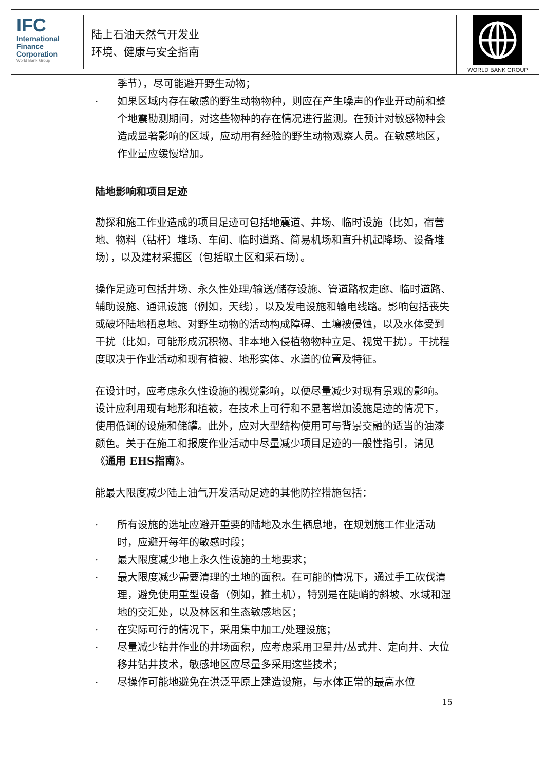IFC
International
Finance
Corporation
World Bank Group
陆上石油天然气开发业
环境、健康与安全指南
WORLD BANK GROUP
季节），尽可能避开野生动物；
· 如果区域内存在敏感的野生动物物种，则应在产生噪声的作业开动前和整个地震勘测期间，对这些物种的存在情况进行监测。在预计对敏感物种会造成显著影响的区域，应动用有经验的野生动物观察人员。在敏感地区，作业量应缓慢增加。
陆地影响和项目足迹
勘探和施工作业造成的项目足迹可包括地震道、井场、临时设施（比如，宿营地、物料（钻杆）堆场、车间、临时道路、简易机场和直升机起降场、设备堆场），以及建材采掘区（包括取土区和采石场）。
操作足迹可包括井场、永久性处理/输送/储存设施、管道路权走廊、临时道路、辅助设施、通讯设施（例如，天线），以及发电设施和输电线路。影响包括丧失或破坏陆地栖息地、对野生动物的活动构成障碍、土壤被侵蚀，以及水体受到干扰（比如，可能形成沉积物、非本地入侵植物物种立足、视觉干扰）。干扰程度取决于作业活动和现有植被、地形实体、水道的位置及特征。
在设计时，应考虑永久性设施的视觉影响，以便尽量减少对现有景观的影响。设计应利用现有地形和植被，在技术上可行和不显著增加设施足迹的情况下，使用低调的设施和储罐。此外，应对大型结构使用可与背景交融的适当的油漆颜色。关于在施工和报废作业活动中尽量减少项目足迹的一般性指引，请见《通用 EHS指南》。
能最大限度减少陆上油气开发活动足迹的其他防控措施包括：
· 所有设施的选址应避开重要的陆地及水生栖息地，在规划施工作业活动时，应避开每年的敏感时段；
· 最大限度减少地上永久性设施的土地要求；
· 最大限度减少需要清理的土地的面积。在可能的情况下，通过手工砍伐清理，避免使用重型设备（例如，推土机），特别是在陡峭的斜坡、水域和湿地的交汇处，以及林区和生态敏感地区；
· 在实际可行的情况下，采用集中加工/处理设施；
· 尽量减少钻井作业的井场面积，应考虑采用卫星井/丛式井、定向井、大位移井钻井技术，敏感地区应尽量多采用这些技术；
· 尽操作可能地避免在洪泛平原上建造设施，与水体正常的最高水位
15